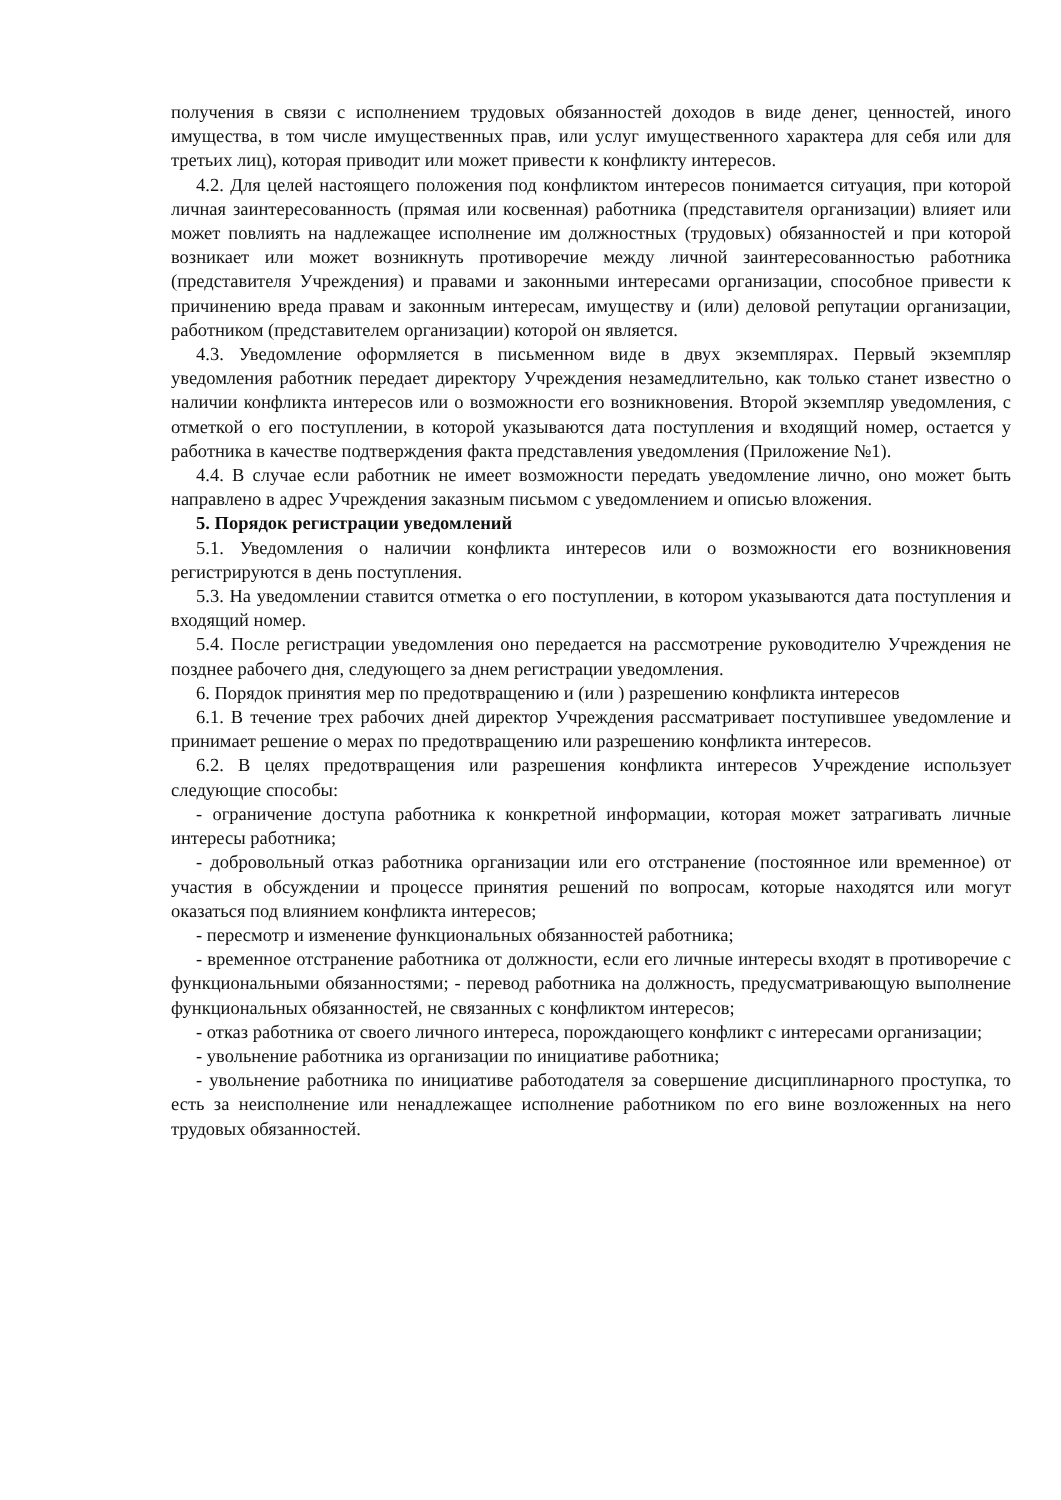получения в связи с исполнением трудовых обязанностей доходов в виде денег, ценностей, иного имущества, в том числе имущественных прав, или услуг имущественного характера для себя или для третьих лиц), которая приводит или может привести к конфликту интересов.
4.2. Для целей настоящего положения под конфликтом интересов понимается ситуация, при которой личная заинтересованность (прямая или косвенная) работника (представителя организации) влияет или может повлиять на надлежащее исполнение им должностных (трудовых) обязанностей и при которой возникает или может возникнуть противоречие между личной заинтересованностью работника (представителя Учреждения) и правами и законными интересами организации, способное привести к причинению вреда правам и законным интересам, имуществу и (или) деловой репутации организации, работником (представителем организации) которой он является.
4.3. Уведомление оформляется в письменном виде в двух экземплярах. Первый экземпляр уведомления работник передает директору Учреждения незамедлительно, как только станет известно о наличии конфликта интересов или о возможности его возникновения. Второй экземпляр уведомления, с отметкой о его поступлении, в которой указываются дата поступления и входящий номер, остается у работника в качестве подтверждения факта представления уведомления (Приложение №1).
4.4. В случае если работник не имеет возможности передать уведомление лично, оно может быть направлено в адрес Учреждения заказным письмом с уведомлением и описью вложения.
5. Порядок регистрации уведомлений
5.1. Уведомления о наличии конфликта интересов или о возможности его возникновения регистрируются в день поступления.
5.3. На уведомлении ставится отметка о его поступлении, в котором указываются дата поступления и входящий номер.
5.4. После регистрации уведомления оно передается на рассмотрение руководителю Учреждения не позднее рабочего дня, следующего за днем регистрации уведомления.
6. Порядок принятия мер по предотвращению и (или ) разрешению конфликта интересов
6.1. В течение трех рабочих дней директор Учреждения рассматривает поступившее уведомление и принимает решение о мерах по предотвращению или разрешению конфликта интересов.
6.2. В целях предотвращения или разрешения конфликта интересов Учреждение использует следующие способы:
- ограничение доступа работника к конкретной информации, которая может затрагивать личные интересы работника;
- добровольный отказ работника организации или его отстранение (постоянное или временное) от участия в обсуждении и процессе принятия решений по вопросам, которые находятся или могут оказаться под влиянием конфликта интересов;
- пересмотр и изменение функциональных обязанностей работника;
- временное отстранение работника от должности, если его личные интересы входят в противоречие с функциональными обязанностями; - перевод работника на должность, предусматривающую выполнение функциональных обязанностей, не связанных с конфликтом интересов;
- отказ работника от своего личного интереса, порождающего конфликт с интересами организации;
- увольнение работника из организации по инициативе работника;
- увольнение работника по инициативе работодателя за совершение дисциплинарного проступка, то есть за неисполнение или ненадлежащее исполнение работником по его вине возложенных на него трудовых обязанностей.